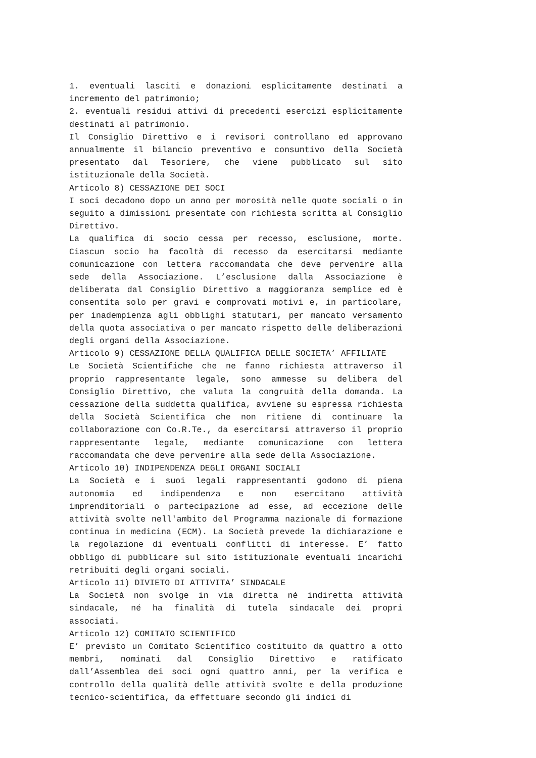1. eventuali lasciti e donazioni esplicitamente destinati a incremento del patrimonio;
2. eventuali residui attivi di precedenti esercizi esplicitamente destinati al patrimonio.
Il Consiglio Direttivo e i revisori controllano ed approvano annualmente il bilancio preventivo e consuntivo della Società presentato dal Tesoriere, che viene pubblicato sul sito istituzionale della Società.
Articolo 8) CESSAZIONE DEI SOCI
I soci decadono dopo un anno per morosità nelle quote sociali o in seguito a dimissioni presentate con richiesta scritta al Consiglio Direttivo.
La qualifica di socio cessa per recesso, esclusione, morte. Ciascun socio ha facoltà di recesso da esercitarsi mediante comunicazione con lettera raccomandata che deve pervenire alla sede della Associazione. L’esclusione dalla Associazione è deliberata dal Consiglio Direttivo a maggioranza semplice ed è consentita solo per gravi e comprovati motivi e, in particolare, per inadempienza agli obblighi statutari, per mancato versamento della quota associativa o per mancato rispetto delle deliberazioni degli organi della Associazione.
Articolo 9) CESSAZIONE DELLA QUALIFICA DELLE SOCIETA’ AFFILIATE
Le Società Scientifiche che ne fanno richiesta attraverso il proprio rappresentante legale, sono ammesse su delibera del Consiglio Direttivo, che valuta la congruità della domanda. La cessazione della suddetta qualifica, avviene su espressa richiesta della Società Scientifica che non ritiene di continuare la collaborazione con Co.R.Te., da esercitarsi attraverso il proprio rappresentante legale, mediante comunicazione con lettera raccomandata che deve pervenire alla sede della Associazione.
Articolo 10) INDIPENDENZA DEGLI ORGANI SOCIALI
La Società e i suoi legali rappresentanti godono di piena autonomia ed indipendenza e non esercitano attività imprenditoriali o partecipazione ad esse, ad eccezione delle attività svolte nell'ambito del Programma nazionale di formazione continua in medicina (ECM). La Società prevede la dichiarazione e la regolazione di eventuali conflitti di interesse. E’ fatto obbligo di pubblicare sul sito istituzionale eventuali incarichi retribuiti degli organi sociali.
Articolo 11) DIVIETO DI ATTIVITA’ SINDACALE
La Società non svolge in via diretta né indiretta attività sindacale, né ha finalità di tutela sindacale dei propri associati.
Articolo 12) COMITATO SCIENTIFICO
E’ previsto un Comitato Scientifico costituito da quattro a otto membri, nominati dal Consiglio Direttivo e ratificato dall’Assemblea dei soci ogni quattro anni, per la verifica e controllo della qualità delle attività svolte e della produzione tecnico-scientifica, da effettuare secondo gli indici di